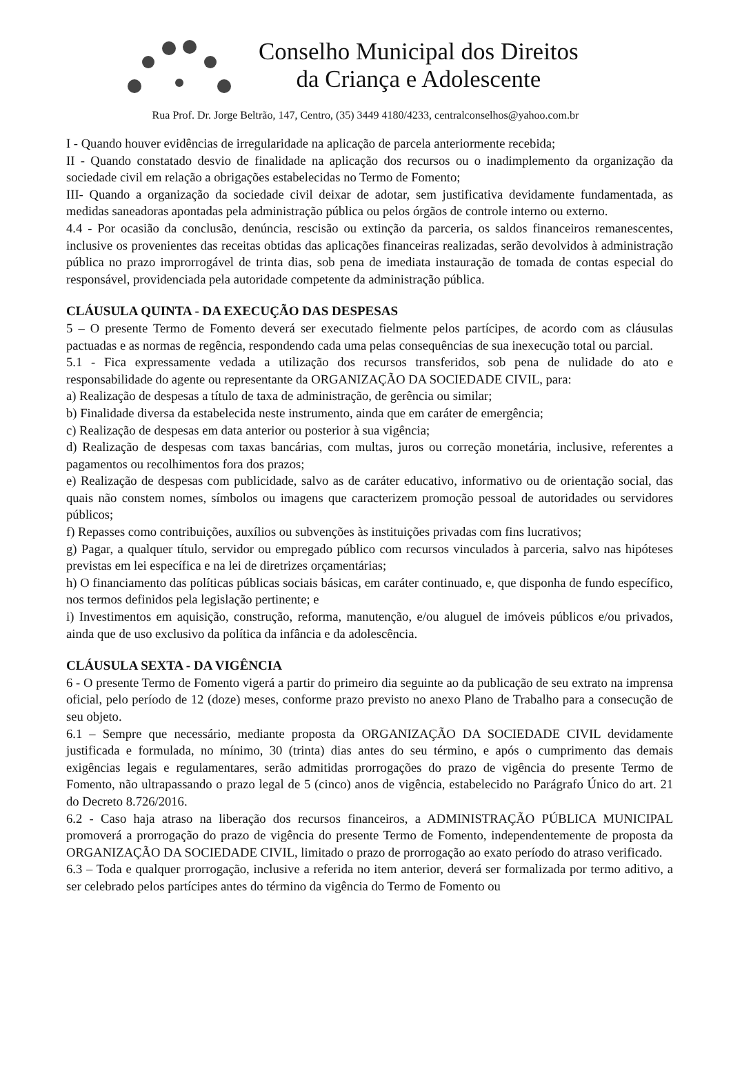Conselho Municipal dos Direitos
da Criança e Adolescente
Rua Prof. Dr. Jorge Beltrão, 147, Centro, (35) 3449 4180/4233, centralconselhos@yahoo.com.br
I - Quando houver evidências de irregularidade na aplicação de parcela anteriormente recebida;
II - Quando constatado desvio de finalidade na aplicação dos recursos ou o inadimplemento da organização da sociedade civil em relação a obrigações estabelecidas no Termo de Fomento;
III- Quando a organização da sociedade civil deixar de adotar, sem justificativa devidamente fundamentada, as medidas saneadoras apontadas pela administração pública ou pelos órgãos de controle interno ou externo.
4.4 - Por ocasião da conclusão, denúncia, rescisão ou extinção da parceria, os saldos financeiros remanescentes, inclusive os provenientes das receitas obtidas das aplicações financeiras realizadas, serão devolvidos à administração pública no prazo improrrogável de trinta dias, sob pena de imediata instauração de tomada de contas especial do responsável, providenciada pela autoridade competente da administração pública.
CLÁUSULA QUINTA - DA EXECUÇÃO DAS DESPESAS
5 – O presente Termo de Fomento deverá ser executado fielmente pelos partícipes, de acordo com as cláusulas pactuadas e as normas de regência, respondendo cada uma pelas consequências de sua inexecução total ou parcial.
5.1 - Fica expressamente vedada a utilização dos recursos transferidos, sob pena de nulidade do ato e responsabilidade do agente ou representante da ORGANIZAÇÃO DA SOCIEDADE CIVIL, para:
a) Realização de despesas a título de taxa de administração, de gerência ou similar;
b) Finalidade diversa da estabelecida neste instrumento, ainda que em caráter de emergência;
c) Realização de despesas em data anterior ou posterior à sua vigência;
d) Realização de despesas com taxas bancárias, com multas, juros ou correção monetária, inclusive, referentes a pagamentos ou recolhimentos fora dos prazos;
e) Realização de despesas com publicidade, salvo as de caráter educativo, informativo ou de orientação social, das quais não constem nomes, símbolos ou imagens que caracterizem promoção pessoal de autoridades ou servidores públicos;
f) Repasses como contribuições, auxílios ou subvenções às instituições privadas com fins lucrativos;
g) Pagar, a qualquer título, servidor ou empregado público com recursos vinculados à parceria, salvo nas hipóteses previstas em lei específica e na lei de diretrizes orçamentárias;
h) O financiamento das políticas públicas sociais básicas, em caráter continuado, e, que disponha de fundo específico, nos termos definidos pela legislação pertinente; e
i) Investimentos em aquisição, construção, reforma, manutenção, e/ou aluguel de imóveis públicos e/ou privados, ainda que de uso exclusivo da política da infância e da adolescência.
CLÁUSULA SEXTA - DA VIGÊNCIA
6 - O presente Termo de Fomento vigerá a partir do primeiro dia seguinte ao da publicação de seu extrato na imprensa oficial, pelo período de 12 (doze) meses, conforme prazo previsto no anexo Plano de Trabalho para a consecução de seu objeto.
6.1 – Sempre que necessário, mediante proposta da ORGANIZAÇÃO DA SOCIEDADE CIVIL devidamente justificada e formulada, no mínimo, 30 (trinta) dias antes do seu término, e após o cumprimento das demais exigências legais e regulamentares, serão admitidas prorrogações do prazo de vigência do presente Termo de Fomento, não ultrapassando o prazo legal de 5 (cinco) anos de vigência, estabelecido no Parágrafo Único do art. 21 do Decreto 8.726/2016.
6.2 - Caso haja atraso na liberação dos recursos financeiros, a ADMINISTRAÇÃO PÚBLICA MUNICIPAL promoverá a prorrogação do prazo de vigência do presente Termo de Fomento, independentemente de proposta da ORGANIZAÇÃO DA SOCIEDADE CIVIL, limitado o prazo de prorrogação ao exato período do atraso verificado.
6.3 – Toda e qualquer prorrogação, inclusive a referida no item anterior, deverá ser formalizada por termo aditivo, a ser celebrado pelos partícipes antes do término da vigência do Termo de Fomento ou